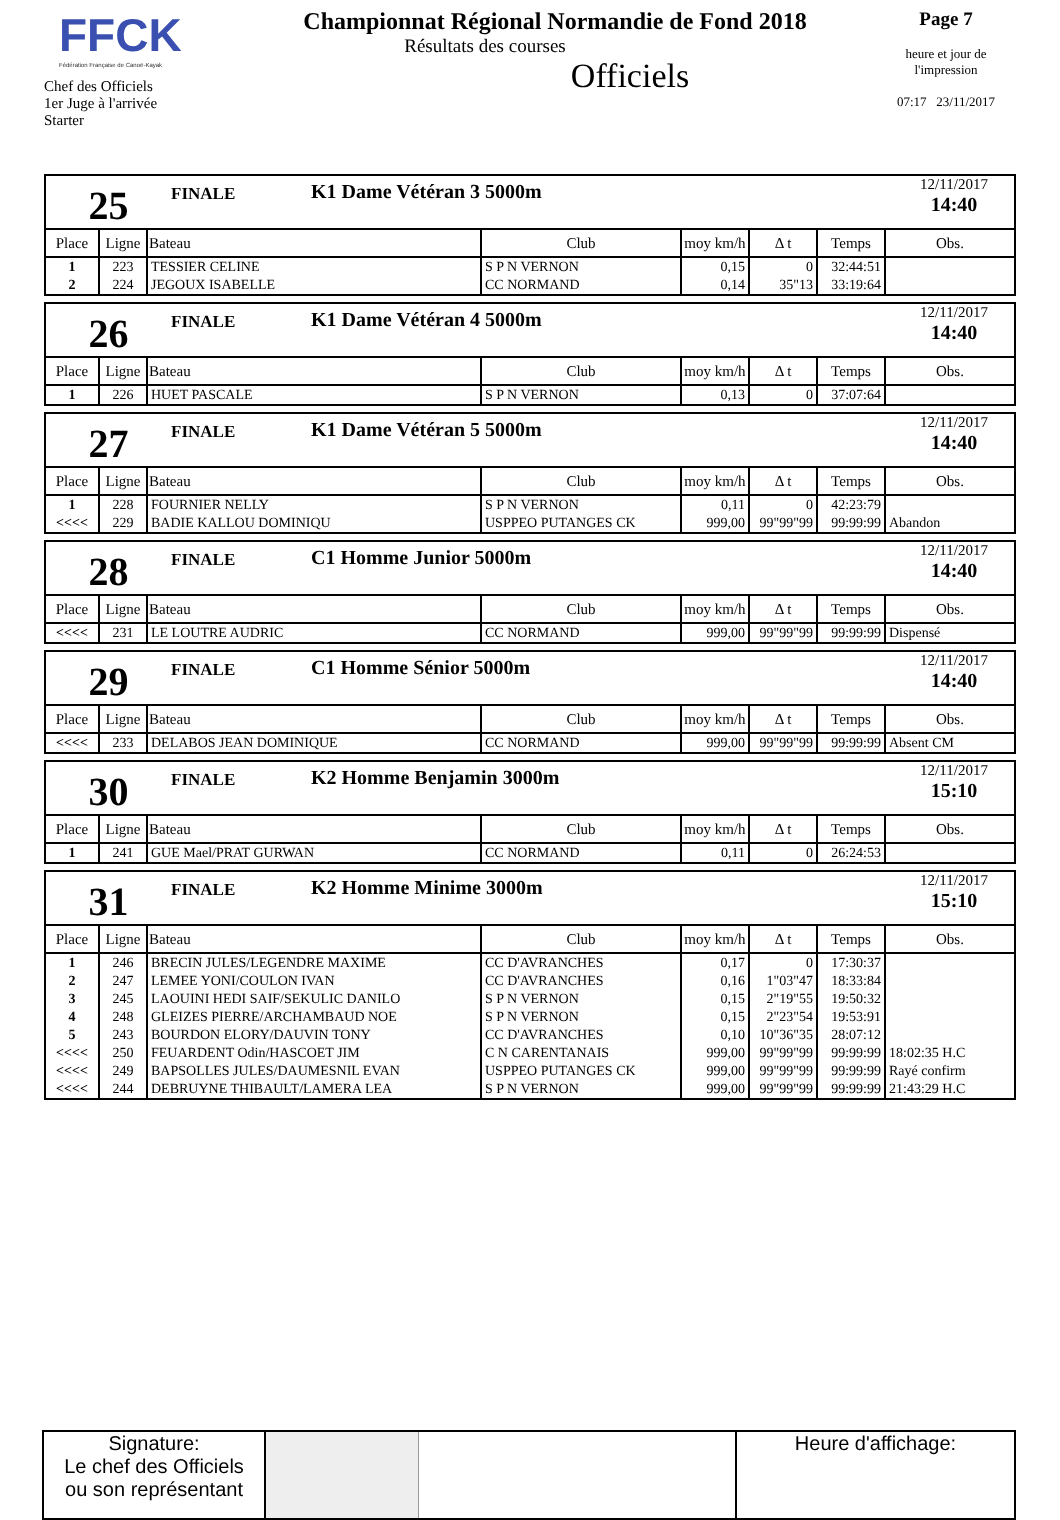FFCK
Fédération Française de Canoë-Kayak
Chef des Officiels
1er Juge à l'arrivée
Starter
Championnat Régional Normandie de Fond 2018
Résultats des courses
Officiels
Page 7
heure et jour de l'impression
07:17 23/11/2017
25
FINALE
K1 Dame Vétéran 3 5000m
12/11/2017
14:40
| Place | Ligne | Bateau | Club | moy km/h | Δ t | Temps | Obs. |
| --- | --- | --- | --- | --- | --- | --- | --- |
| 1 | 223 | TESSIER CELINE | S P N VERNON | 0,15 | 0 | 32:44:51 | |
| 2 | 224 | JEGOUX ISABELLE | CC NORMAND | 0,14 | 35"13 | 33:19:64 | |
26
FINALE
K1 Dame Vétéran 4 5000m
12/11/2017
14:40
| Place | Ligne | Bateau | Club | moy km/h | Δ t | Temps | Obs. |
| --- | --- | --- | --- | --- | --- | --- | --- |
| 1 | 226 | HUET PASCALE | S P N VERNON | 0,13 | 0 | 37:07:64 | |
27
FINALE
K1 Dame Vétéran 5 5000m
12/11/2017
14:40
| Place | Ligne | Bateau | Club | moy km/h | Δ t | Temps | Obs. |
| --- | --- | --- | --- | --- | --- | --- | --- |
| 1 | 228 | FOURNIER NELLY | S P N VERNON | 0,11 | 0 | 42:23:79 | |
| <<<< | 229 | BADIE KALLOU DOMINIQU | USPPEO PUTANGES CK | 999,00 | 99"99"99 | 99:99:99 | Abandon |
28
FINALE
C1 Homme Junior 5000m
12/11/2017
14:40
| Place | Ligne | Bateau | Club | moy km/h | Δ t | Temps | Obs. |
| --- | --- | --- | --- | --- | --- | --- | --- |
| <<<< | 231 | LE LOUTRE AUDRIC | CC NORMAND | 999,00 | 99"99"99 | 99:99:99 | Dispensé |
29
FINALE
C1 Homme Sénior 5000m
12/11/2017
14:40
| Place | Ligne | Bateau | Club | moy km/h | Δ t | Temps | Obs. |
| --- | --- | --- | --- | --- | --- | --- | --- |
| <<<< | 233 | DELABOS JEAN DOMINIQUE | CC NORMAND | 999,00 | 99"99"99 | 99:99:99 | Absent CM |
30
FINALE
K2 Homme Benjamin 3000m
12/11/2017
15:10
| Place | Ligne | Bateau | Club | moy km/h | Δ t | Temps | Obs. |
| --- | --- | --- | --- | --- | --- | --- | --- |
| 1 | 241 | GUE Mael/PRAT GURWAN | CC NORMAND | 0,11 | 0 | 26:24:53 | |
31
FINALE
K2 Homme Minime 3000m
12/11/2017
15:10
| Place | Ligne | Bateau | Club | moy km/h | Δ t | Temps | Obs. |
| --- | --- | --- | --- | --- | --- | --- | --- |
| 1 | 246 | BRECIN JULES/LEGENDRE MAXIME | CC D'AVRANCHES | 0,17 | 0 | 17:30:37 | |
| 2 | 247 | LEMEE YONI/COULON IVAN | CC D'AVRANCHES | 0,16 | 1"03"47 | 18:33:84 | |
| 3 | 245 | LAOUINI HEDI SAIF/SEKULIC DANILO | S P N VERNON | 0,15 | 2"19"55 | 19:50:32 | |
| 4 | 248 | GLEIZES PIERRE/ARCHAMBAUD NOE | S P N VERNON | 0,15 | 2"23"54 | 19:53:91 | |
| 5 | 243 | BOURDON ELORY/DAUVIN TONY | CC D'AVRANCHES | 0,10 | 10"36"35 | 28:07:12 | |
| <<<< | 250 | FEUARDENT Odin/HASCOET JIM | C N CARENTANAIS | 999,00 | 99"99"99 | 99:99:99 | 18:02:35 H.C |
| <<<< | 249 | BAPSOLLES JULES/DAUMESNIL EVAN | USPPEO PUTANGES CK | 999,00 | 99"99"99 | 99:99:99 | Rayé confirm |
| <<<< | 244 | DEBRUYNE THIBAULT/LAMERA LEA | S P N VERNON | 999,00 | 99"99"99 | 99:99:99 | 21:43:29 H.C |
Signature:
Le chef des Officiels
ou son représentant
Heure d'affichage: